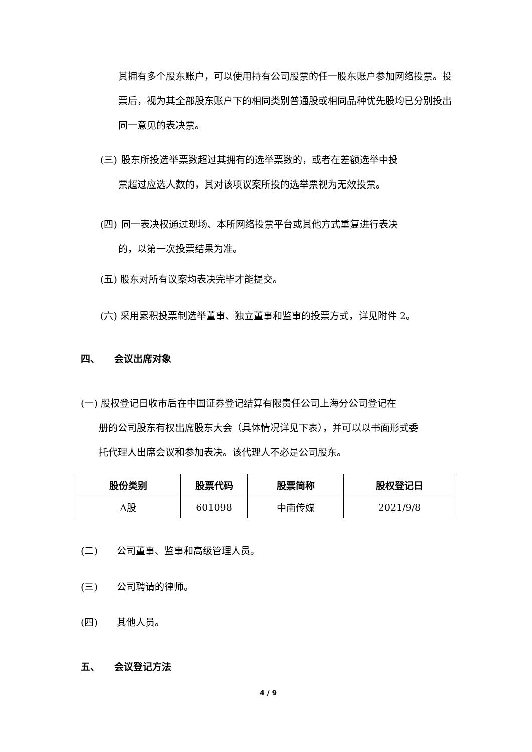其拥有多个股东账户，可以使用持有公司股票的任一股东账户参加网络投票。投票后，视为其全部股东账户下的相同类别普通股或相同品种优先股均已分别投出同一意见的表决票。
(三) 股东所投选举票数超过其拥有的选举票数的，或者在差额选举中投
票超过应选人数的，其对该项议案所投的选举票视为无效投票。
(四) 同一表决权通过现场、本所网络投票平台或其他方式重复进行表决
的，以第一次投票结果为准。
(五) 股东对所有议案均表决完毕才能提交。
(六) 采用累积投票制选举董事、独立董事和监事的投票方式，详见附件 2。
四、　　会议出席对象
(一) 股权登记日收市后在中国证券登记结算有限责任公司上海分公司登记在
册的公司股东有权出席股东大会（具体情况详见下表），并可以以书面形式委
托代理人出席会议和参加表决。该代理人不必是公司股东。
| 股份类别 | 股票代码 | 股票简称 | 股权登记日 |
| --- | --- | --- | --- |
| A股 | 601098 | 中南传媒 | 2021/9/8 |
(二)　　公司董事、监事和高级管理人员。
(三)　　公司聘请的律师。
(四)　　其他人员。
五、　　会议登记方法
4 / 9